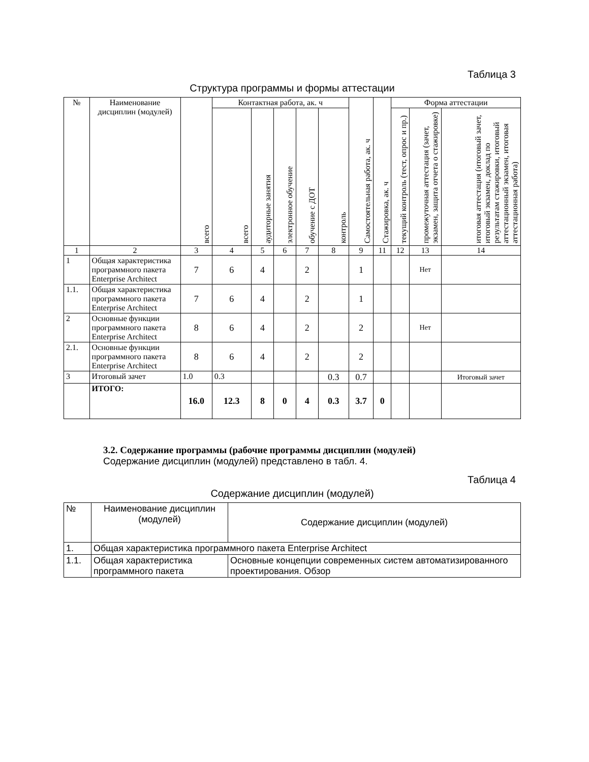Таблица 3
Структура программы и формы аттестации
| № | Наименование дисциплин (модулей) | всего | Контактная работа, ак. ч | | | | | Самостоятельная работа, ак. ч | Стажировка, ак. ч | Форма аттестации | | |
| --- | --- | --- | --- | --- | --- | --- | --- | --- | --- | --- | --- | --- |
| | | | всего | аудиторные занятия | электронное обучение | обучение с ДОТ | контроль | | | текущий контроль (тест, опрос и пр.) | промежуточная аттестация (зачет, экзамен, защита отчета о стажировке) | итоговая аттестация (итоговый зачет, итоговый экзамен, доклад по результатам стажировки, итоговый аттестационный экзамен, итоговая аттестационная работа) |
| 1 | 2 | 3 | 4 | 5 | 6 | 7 | 8 | 9 | 11 | 12 | 13 | 14 |
| 1 | Общая характеристика программного пакета Enterprise Architect | 7 | 6 | 4 | | 2 | | 1 | | | Нет | |
| 1.1. | Общая характеристика программного пакета Enterprise Architect | 7 | 6 | 4 | | 2 | | 1 | | | | |
| 2 | Основные функции программного пакета Enterprise Architect | 8 | 6 | 4 | | 2 | | 2 | | | Нет | |
| 2.1. | Основные функции программного пакета Enterprise Architect | 8 | 6 | 4 | | 2 | | 2 | | | | |
| 3 | Итоговый зачет | 1.0 | 0.3 | | | | 0.3 | 0.7 | | | | Итоговый зачет |
| | ИТОГО: | 16.0 | 12.3 | 8 | 0 | 4 | 0.3 | 3.7 | 0 | | | |
3.2. Содержание программы (рабочие программы дисциплин (модулей)
Содержание дисциплин (модулей) представлено в табл. 4.
Таблица 4
Содержание дисциплин (модулей)
| № | Наименование дисциплин (модулей) | Содержание дисциплин (модулей) |
| 1. | Общая характеристика программного пакета Enterprise Architect | |
| 1.1. | Общая характеристика программного пакета | Основные концепции современных систем автоматизированного проектирования. Обзор |